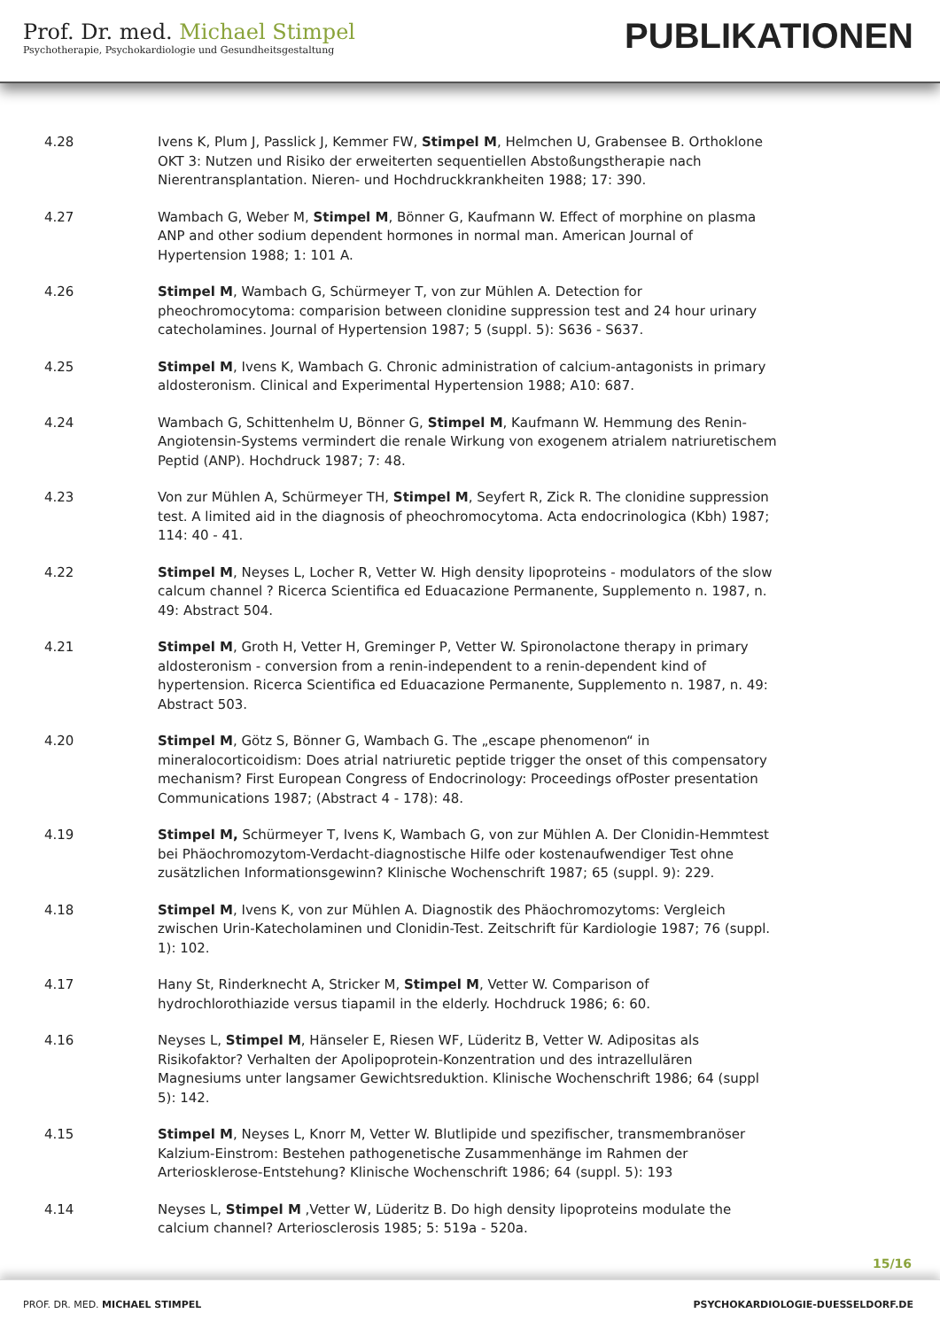Prof. Dr. med. Michael Stimpel
Psychotherapie, Psychokardiologie und Gesundheitsgestaltung
PUBLIKATIONEN
4.28 Ivens K, Plum J, Passlick J, Kemmer FW, Stimpel M, Helmchen U, Grabensee B. Orthoklone OKT 3: Nutzen und Risiko der erweiterten sequentiellen Abstoßungstherapie nach Nierentransplantation. Nieren- und Hochdruckkrankheiten 1988; 17: 390.
4.27 Wambach G, Weber M, Stimpel M, Bönner G, Kaufmann W. Effect of morphine on plasma ANP and other sodium dependent hormones in normal man. American Journal of Hypertension 1988; 1: 101 A.
4.26 Stimpel M, Wambach G, Schürmeyer T, von zur Mühlen A. Detection for pheochromocytoma: comparision between clonidine suppression test and 24 hour urinary catecholamines. Journal of Hypertension 1987; 5 (suppl. 5): S636 - S637.
4.25 Stimpel M, Ivens K, Wambach G. Chronic administration of calcium-antagonists in primary aldosteronism. Clinical and Experimental Hypertension 1988; A10: 687.
4.24 Wambach G, Schittenhelm U, Bönner G, Stimpel M, Kaufmann W. Hemmung des Renin-Angiotensin-Systems vermindert die renale Wirkung von exogenem atrialem natriuretischem Peptid (ANP). Hochdruck 1987; 7: 48.
4.23 Von zur Mühlen A, Schürmeyer TH, Stimpel M, Seyfert R, Zick R. The clonidine suppression test. A limited aid in the diagnosis of pheochromocytoma. Acta endocrinologica (Kbh) 1987; 114: 40 - 41.
4.22 Stimpel M, Neyses L, Locher R, Vetter W. High density lipoproteins - modulators of the slow calcum channel ? Ricerca Scientifica ed Eduacazione Permanente, Supplemento n. 1987, n. 49: Abstract 504.
4.21 Stimpel M, Groth H, Vetter H, Greminger P, Vetter W. Spironolactone therapy in primary aldosteronism - conversion from a renin-independent to a renin-dependent kind of hypertension. Ricerca Scientifica ed Eduacazione Permanente, Supplemento n. 1987, n. 49: Abstract 503.
4.20 Stimpel M, Götz S, Bönner G, Wambach G. The „escape phenomenon“ in mineralocorticoidism: Does atrial natriuretic peptide trigger the onset of this compensatory mechanism? First European Congress of Endocrinology: Proceedings ofPoster presentation Communications 1987; (Abstract 4 - 178): 48.
4.19 Stimpel M, Schürmeyer T, Ivens K, Wambach G, von zur Mühlen A. Der Clonidin-Hemmtest bei Phäochromozytom-Verdacht-diagnostische Hilfe oder kostenaufwendiger Test ohne zusätzlichen Informationsgewinn? Klinische Wochenschrift 1987; 65 (suppl. 9): 229.
4.18 Stimpel M, Ivens K, von zur Mühlen A. Diagnostik des Phäochromozytoms: Vergleich zwischen Urin-Katecholaminen und Clonidin-Test. Zeitschrift für Kardiologie 1987; 76 (suppl. 1): 102.
4.17 Hany St, Rinderknecht A, Stricker M, Stimpel M, Vetter W. Comparison of hydrochlorothiazide versus tiapamil in the elderly. Hochdruck 1986; 6: 60.
4.16 Neyses L, Stimpel M, Hänseler E, Riesen WF, Lüderitz B, Vetter W. Adipositas als Risikofaktor? Verhalten der Apolipoprotein-Konzentration und des intrazellulären Magnesiums unter langsamer Gewichtsreduktion. Klinische Wochenschrift 1986; 64 (suppl 5): 142.
4.15 Stimpel M, Neyses L, Knorr M, Vetter W. Blutlipide und spezifischer, transmembranöser Kalzium-Einstrom: Bestehen pathogenetische Zusammenhänge im Rahmen der Arteriosklerose-Entstehung? Klinische Wochenschrift 1986; 64 (suppl. 5): 193
4.14 Neyses L, Stimpel M ,Vetter W, Lüderitz B. Do high density lipoproteins modulate the calcium channel? Arteriosclerosis 1985; 5: 519a - 520a.
15/16
PROF. DR. MED. MICHAEL STIMPEL
PSYCHOKARDIOLOGIE-DUESSELDORF.DE